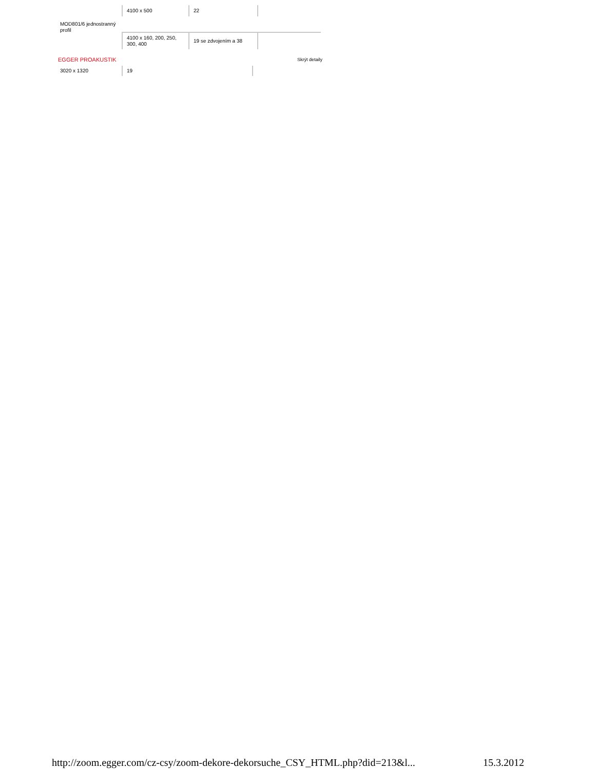| MOD801/6 jednostranný profil | 4100 x 500 | 22 | |
| | 4100 x 160, 200, 250, 300, 400 | 19 se zdvojením a 38 | |
EGGER PROAKUSTIK Skrýt detaily
| 3020 x 1320 | 19 | |
http://zoom.egger.com/cz-csy/zoom-dekore-dekorsuche_CSY_HTML.php?did=213&l... 15.3.2012